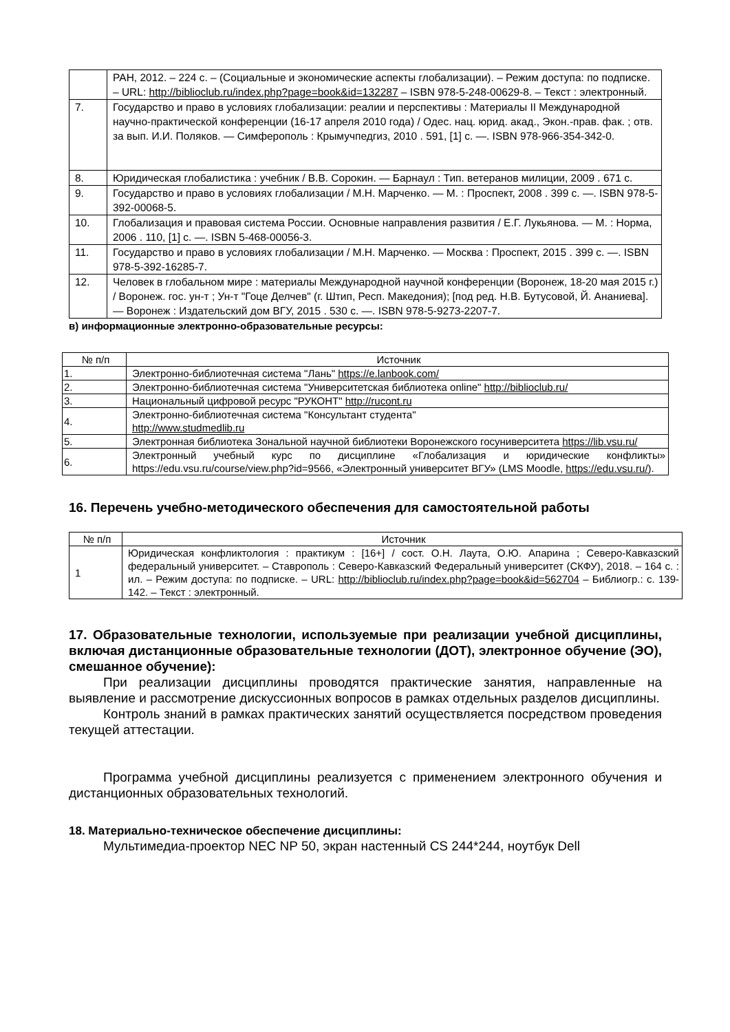| | РАН, 2012. – 224 с. – (Социальные и экономические аспекты глобализации). – Режим доступа: по подписке. – URL: http://biblioclub.ru/index.php?page=book&id=132287 – ISBN 978-5-248-00629-8. – Текст : электронный. |
| 7. | Государство и право в условиях глобализации: реалии и перспективы : Материалы II Международной научно-практической конференции (16-17 апреля 2010 года) / Одес. нац. юрид. акад., Экон.-прав. фак. ; отв. за вып. И.И. Поляков. — Симферополь : Крымучпедгиз, 2010 . 591, [1] с. —. ISBN 978-966-354-342-0. |
| 8. | Юридическая глобалистика : учебник / В.В. Сорокин. — Барнаул : Тип. ветеранов милиции, 2009 . 671 с. |
| 9. | Государство и право в условиях глобализации / М.Н. Марченко. — М. : Проспект, 2008 . 399 с. —. ISBN 978-5-392-00068-5. |
| 10. | Глобализация и правовая система России. Основные направления развития / Е.Г. Лукьянова. — М. : Норма, 2006 . 110, [1] с. —. ISBN 5-468-00056-3. |
| 11. | Государство и право в условиях глобализации / М.Н. Марченко. — Москва : Проспект, 2015 . 399 с. —. ISBN 978-5-392-16285-7. |
| 12. | Человек в глобальном мире : материалы Международной научной конференции (Воронеж, 18-20 мая 2015 г.) / Воронеж. гос. ун-т ; Ун-т "Гоце Делчев" (г. Штип, Респ. Македония); [под ред. Н.В. Бутусовой, Й. Ананиева]. — Воронеж : Издательский дом ВГУ, 2015 . 530 с. —. ISBN 978-5-9273-2207-7. |
в) информационные электронно-образовательные ресурсы:
| № п/п | Источник |
| --- | --- |
| 1. | Электронно-библиотечная система "Лань" https://e.lanbook.com/ |
| 2. | Электронно-библиотечная система "Университетская библиотека online" http://biblioclub.ru/ |
| 3. | Национальный цифровой ресурс "РУКОНТ" http://rucont.ru |
| 4. | Электронно-библиотечная система "Консультант студента" http://www.studmedlib.ru |
| 5. | Электронная библиотека Зональной научной библиотеки Воронежского госуниверситета https://lib.vsu.ru/ |
| 6. | Электронный учебный курс по дисциплине «Глобализация и юридические конфликты» https://edu.vsu.ru/course/view.php?id=9566, «Электронный университет ВГУ» (LMS Moodle, https://edu.vsu.ru/ ). |
16. Перечень учебно-методического обеспечения для самостоятельной работы
| № п/п | Источник |
| --- | --- |
| 1 | Юридическая конфликтология : практикум : [16+] / сост. О.Н. Лаута, О.Ю. Апарина ; Северо-Кавказский федеральный университет. – Ставрополь : Северо-Кавказский Федеральный университет (СКФУ), 2018. – 164 с. : ил. – Режим доступа: по подписке. – URL: http://biblioclub.ru/index.php?page=book&id=562704 – Библиогр.: с. 139-142. – Текст : электронный. |
17. Образовательные технологии, используемые при реализации учебной дисциплины, включая дистанционные образовательные технологии (ДОТ), электронное обучение (ЭО), смешанное обучение):
При реализации дисциплины проводятся практические занятия, направленные на выявление и рассмотрение дискуссионных вопросов в рамках отдельных разделов дисциплины.
Контроль знаний в рамках практических занятий осуществляется посредством проведения текущей аттестации.
Программа учебной дисциплины реализуется с применением электронного обучения и дистанционных образовательных технологий.
18. Материально-техническое обеспечение дисциплины:
Мультимедиа-проектор NEC NP 50, экран настенный CS 244*244, ноутбук Dell